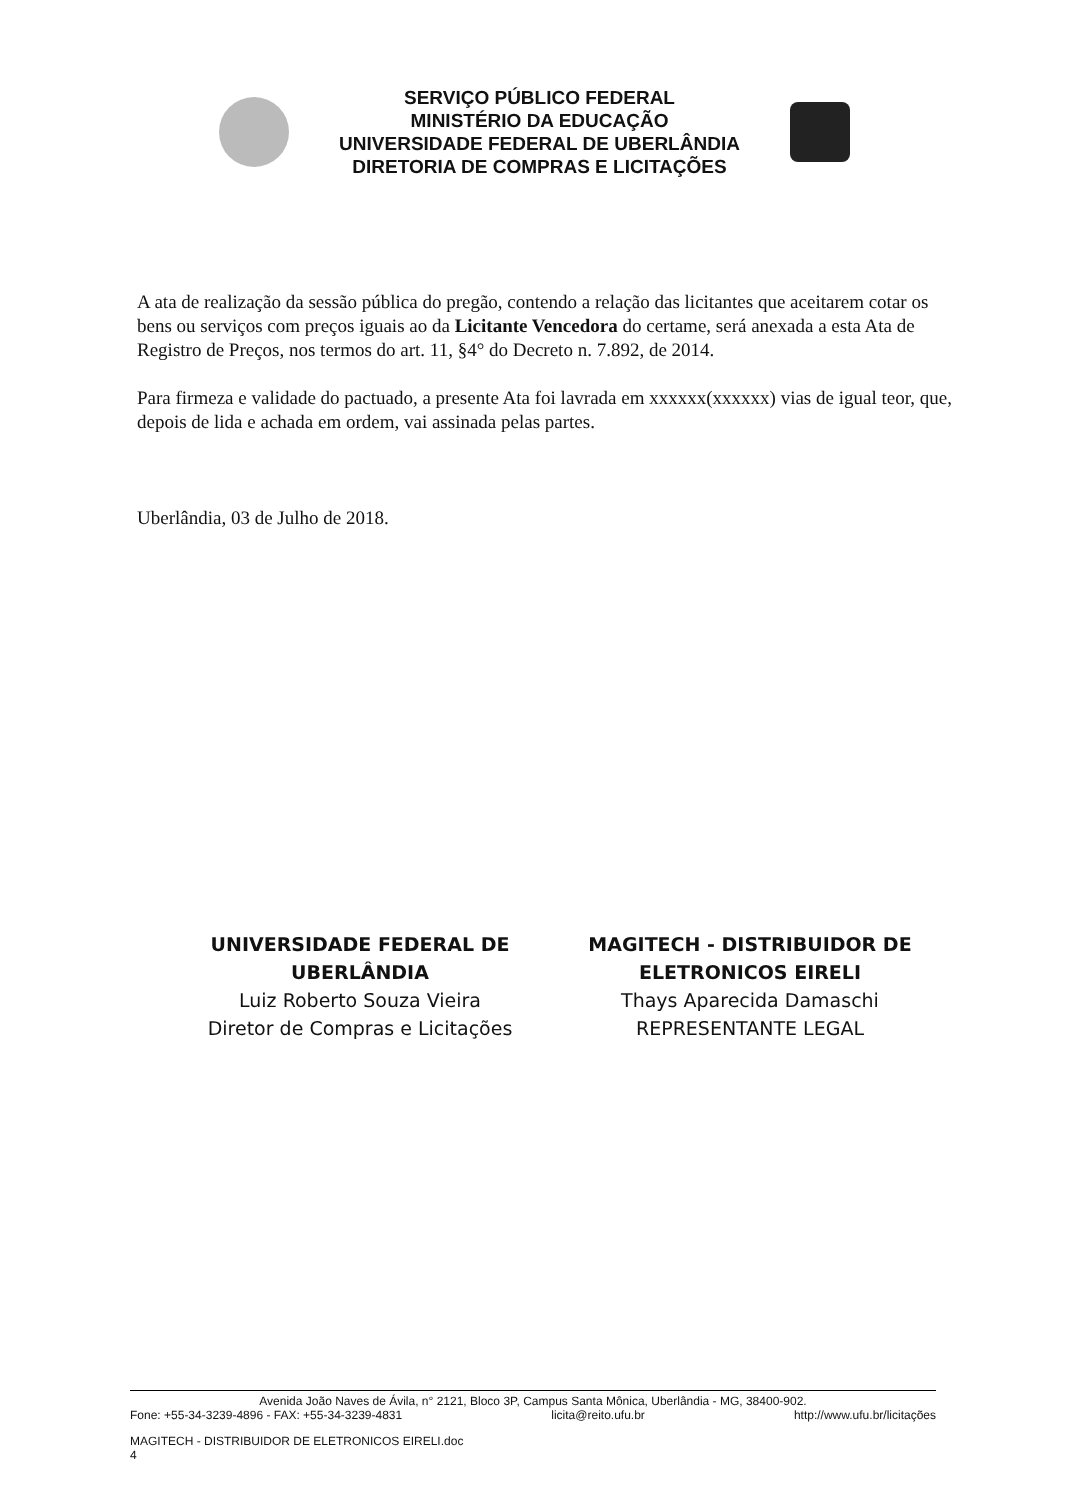SERVIÇO PÚBLICO FEDERAL
MINISTÉRIO DA EDUCAÇÃO
UNIVERSIDADE FEDERAL DE UBERLÂNDIA
DIRETORIA DE COMPRAS E LICITAÇÕES
A ata de realização da sessão pública do pregão, contendo a relação das licitantes que aceitarem cotar os bens ou serviços com preços iguais ao da Licitante Vencedora do certame, será anexada a esta Ata de Registro de Preços, nos termos do art. 11, §4° do Decreto n. 7.892, de 2014.
Para firmeza e validade do pactuado, a presente Ata foi lavrada em xxxxxx(xxxxxx) vias de igual teor, que, depois de lida e achada em ordem, vai assinada pelas partes.
Uberlândia, 03 de Julho de 2018.
UNIVERSIDADE FEDERAL DE UBERLÂNDIA
Luiz Roberto Souza Vieira
Diretor de Compras e Licitações
MAGITECH - DISTRIBUIDOR DE ELETRONICOS EIRELI
Thays Aparecida Damaschi
REPRESENTANTE LEGAL
Avenida João Naves de Ávila, n° 2121, Bloco 3P, Campus Santa Mônica, Uberlândia - MG, 38400-902.
Fone: +55-34-3239-4896 - FAX: +55-34-3239-4831 licita@reito.ufu.br http://www.ufu.br/licitações
MAGITECH - DISTRIBUIDOR DE ELETRONICOS EIRELI.doc
4